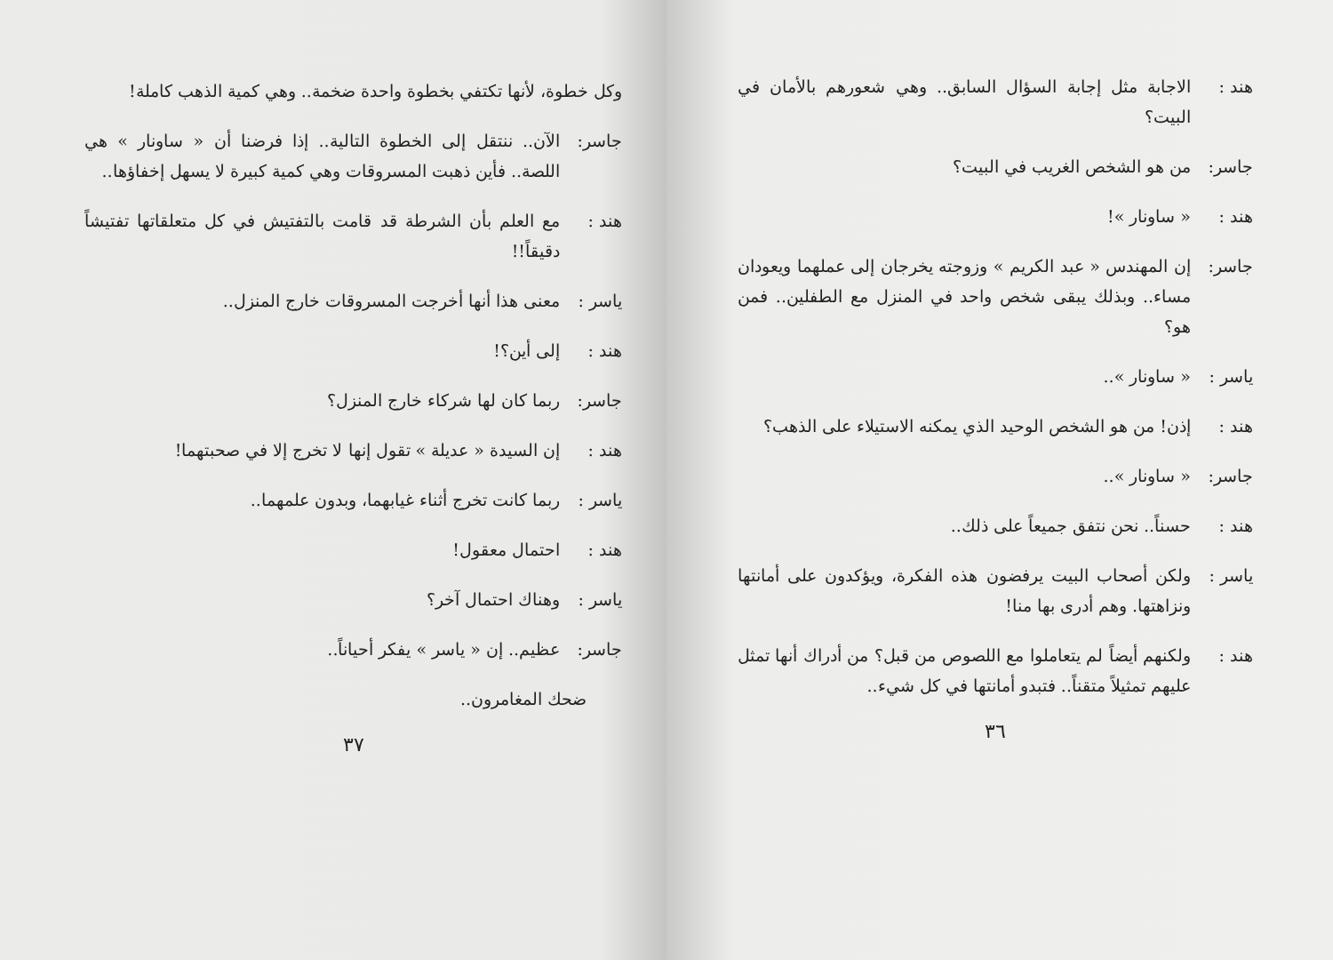هند : الاجابة مثل إجابة السؤال السابق.. وهي شعورهم بالأمان في البيت؟
جاسر: من هو الشخص الغريب في البيت؟
هند : « ساونار »!
جاسر: إن المهندس « عبد الكريم » وزوجته يخرجان إلى عملهما ويعودان مساء.. وبذلك يبقى شخص واحد في المنزل مع الطفلين.. فمن هو؟
ياسر : « ساونار »..
هند : إذن! من هو الشخص الوحيد الذي يمكنه الاستيلاء على الذهب؟
جاسر: « ساونار »..
هند : حسناً.. نحن نتفق جميعاً على ذلك..
ياسر : ولكن أصحاب البيت يرفضون هذه الفكرة، ويؤكدون على أمانتها ونزاهتها. وهم أدرى بها منا!
هند : ولكنهم أيضاً لم يتعاملوا مع اللصوص من قبل؟ من أدراك أنها تمثل عليهم تمثيلاً متقناً.. فتبدو أمانتها في كل شيء..
٣٦
وكل خطوة، لأنها تكتفي بخطوة واحدة ضخمة.. وهي كمية الذهب كاملة!
جاسر: الآن.. ننتقل إلى الخطوة التالية.. إذا فرضنا أن « ساونار » هي اللصة.. فأين ذهبت المسروقات وهي كمية كبيرة لا يسهل إخفاؤها..
هند : مع العلم بأن الشرطة قد قامت بالتفتيش في كل متعلقاتها تفتيشاً دقيقاً!!
ياسر : معنى هذا أنها أخرجت المسروقات خارج المنزل..
هند : إلى أين؟!
جاسر: ربما كان لها شركاء خارج المنزل؟
هند : إن السيدة « عديلة » تقول إنها لا تخرج إلا في صحبتهما!
ياسر : ربما كانت تخرج أثناء غيابهما، وبدون علمهما..
هند : احتمال معقول!
ياسر : وهناك احتمال آخر؟
جاسر: عظيم.. إن « ياسر » يفكر أحياناً..
ضحك المغامرون..
٣٧